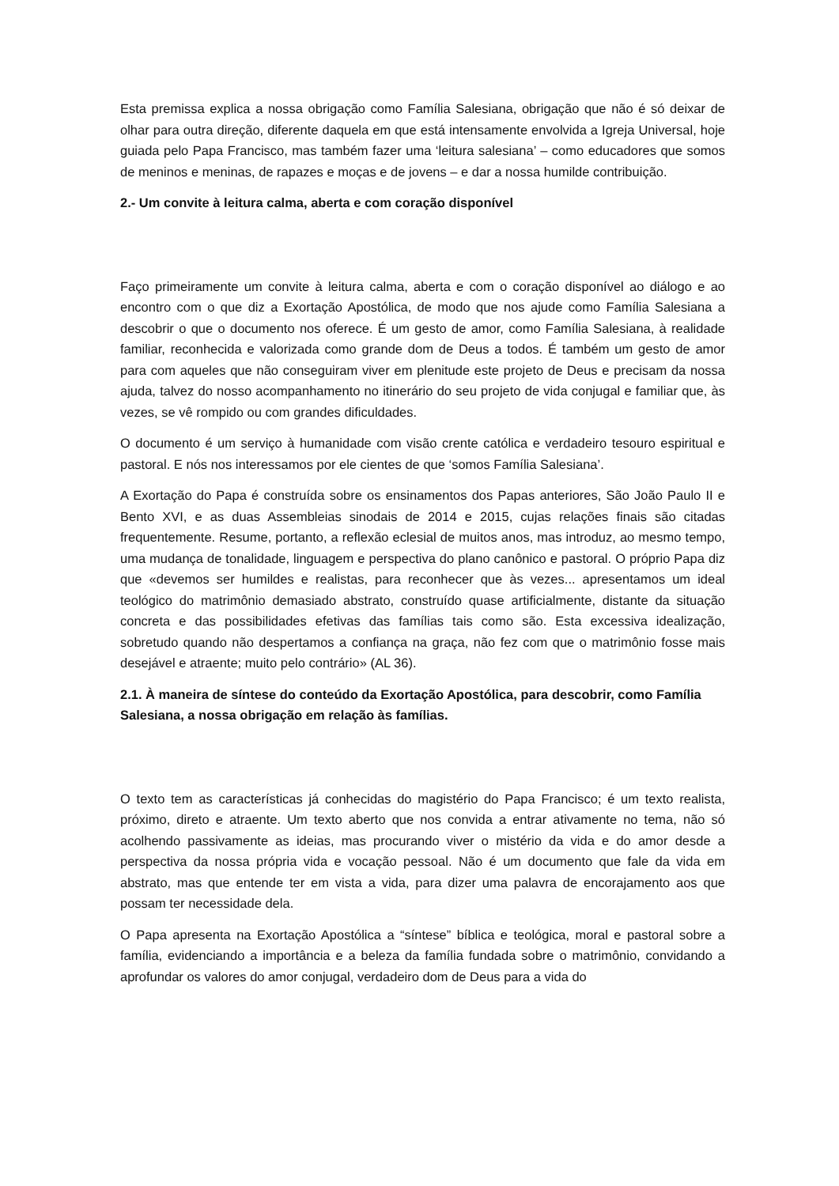Esta premissa explica a nossa obrigação como Família Salesiana, obrigação que não é só deixar de olhar para outra direção, diferente daquela em que está intensamente envolvida a Igreja Universal, hoje guiada pelo Papa Francisco, mas também fazer uma ‘leitura salesiana’ – como educadores que somos de meninos e meninas, de rapazes e moças e de jovens – e dar a nossa humilde contribuição.
2.- Um convite à leitura calma, aberta e com coração disponível
Faço primeiramente um convite à leitura calma, aberta e com o coração disponível ao diálogo e ao encontro com o que diz a Exortação Apostólica, de modo que nos ajude como Família Salesiana a descobrir o que o documento nos oferece. É um gesto de amor, como Família Salesiana, à realidade familiar, reconhecida e valorizada como grande dom de Deus a todos. É também um gesto de amor para com aqueles que não conseguiram viver em plenitude este projeto de Deus e precisam da nossa ajuda, talvez do nosso acompanhamento no itinerário do seu projeto de vida conjugal e familiar que, às vezes, se vê rompido ou com grandes dificuldades.
O documento é um serviço à humanidade com visão crente católica e verdadeiro tesouro espiritual e pastoral. E nós nos interessamos por ele cientes de que ‘somos Família Salesiana’.
A Exortação do Papa é construída sobre os ensinamentos dos Papas anteriores, São João Paulo II e Bento XVI, e as duas Assembleias sinodais de 2014 e 2015, cujas relações finais são citadas frequentemente. Resume, portanto, a reflexão eclesial de muitos anos, mas introduz, ao mesmo tempo, uma mudança de tonalidade, linguagem e perspectiva do plano canônico e pastoral. O próprio Papa diz que «devemos ser humildes e realistas, para reconhecer que às vezes... apresentamos um ideal teológico do matrimônio demasiado abstrato, construído quase artificialmente, distante da situação concreta e das possibilidades efetivas das famílias tais como são. Esta excessiva idealização, sobretudo quando não despertamos a confiança na graça, não fez com que o matrimônio fosse mais desejável e atraente; muito pelo contrário» (AL 36).
2.1. À maneira de síntese do conteúdo da Exortação Apostólica, para descobrir, como Família Salesiana, a nossa obrigação em relação às famílias.
O texto tem as características já conhecidas do magistério do Papa Francisco; é um texto realista, próximo, direto e atraente. Um texto aberto que nos convida a entrar ativamente no tema, não só acolhendo passivamente as ideias, mas procurando viver o mistério da vida e do amor desde a perspectiva da nossa própria vida e vocação pessoal. Não é um documento que fale da vida em abstrato, mas que entende ter em vista a vida, para dizer uma palavra de encorajamento aos que possam ter necessidade dela.
O Papa apresenta na Exortação Apostólica a “síntese” bíblica e teológica, moral e pastoral sobre a família, evidenciando a importância e a beleza da família fundada sobre o matrimônio, convidando a aprofundar os valores do amor conjugal, verdadeiro dom de Deus para a vida do